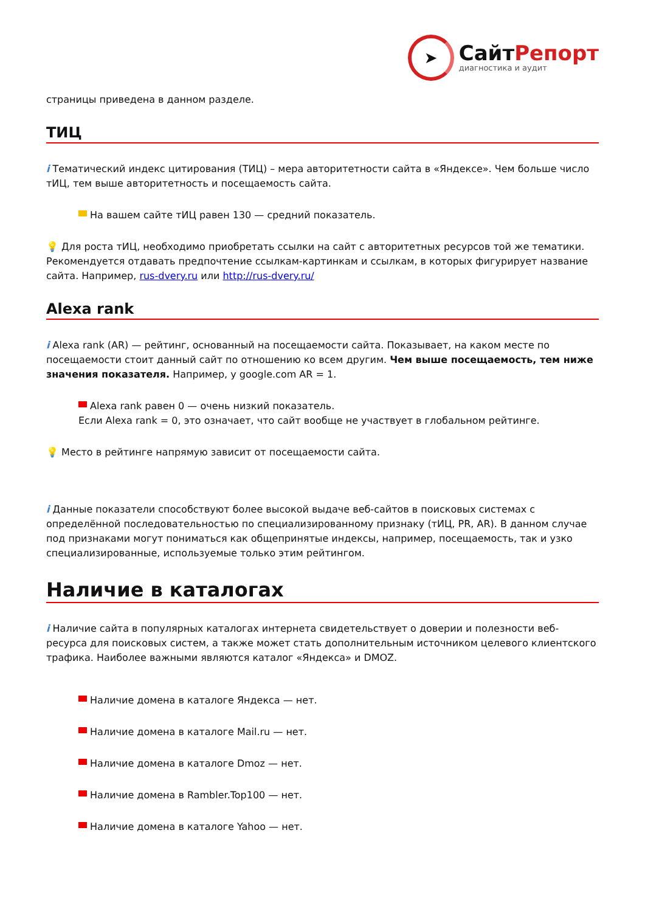➤
СайтРепорт
диагностика и аудит
страницы приведена в данном разделе.
ТИЦ
i Тематический индекс цитирования (ТИЦ) – мера авторитетности сайта в «Яндексе». Чем больше число тИЦ, тем выше авторитетность и посещаемость сайта.
На вашем сайте тИЦ равен 130 — средний показатель.
💡 Для роста тИЦ, необходимо приобретать ссылки на сайт с авторитетных ресурсов той же тематики. Рекомендуется отдавать предпочтение ссылкам-картинкам и ссылкам, в которых фигурирует название сайта. Например, rus-dvery.ru или http://rus-dvery.ru/
Alexa rank
i Alexa rank (AR) — рейтинг, основанный на посещаемости сайта. Показывает, на каком месте по посещаемости стоит данный сайт по отношению ко всем другим. Чем выше посещаемость, тем ниже значения показателя. Например, у google.com AR = 1.
Alexa rank равен 0 — очень низкий показатель.
Если Alexa rank = 0, это означает, что сайт вообще не участвует в глобальном рейтинге.
💡 Место в рейтинге напрямую зависит от посещаемости сайта.
i Данные показатели способствуют более высокой выдаче веб-сайтов в поисковых системах с определённой последовательностью по специализированному признаку (тИЦ, PR, AR). В данном случае под признаками могут пониматься как общепринятые индексы, например, посещаемость, так и узко специализированные, используемые только этим рейтингом.
Наличие в каталогах
i Наличие сайта в популярных каталогах интернета свидетельствует о доверии и полезности веб-ресурса для поисковых систем, а также может стать дополнительным источником целевого клиентского трафика. Наиболее важными являются каталог «Яндекса» и DMOZ.
Наличие домена в каталоге Яндекса — нет.
Наличие домена в каталоге Mail.ru — нет.
Наличие домена в каталоге Dmoz — нет.
Наличие домена в Rambler.Top100 — нет.
Наличие домена в каталоге Yahoo — нет.